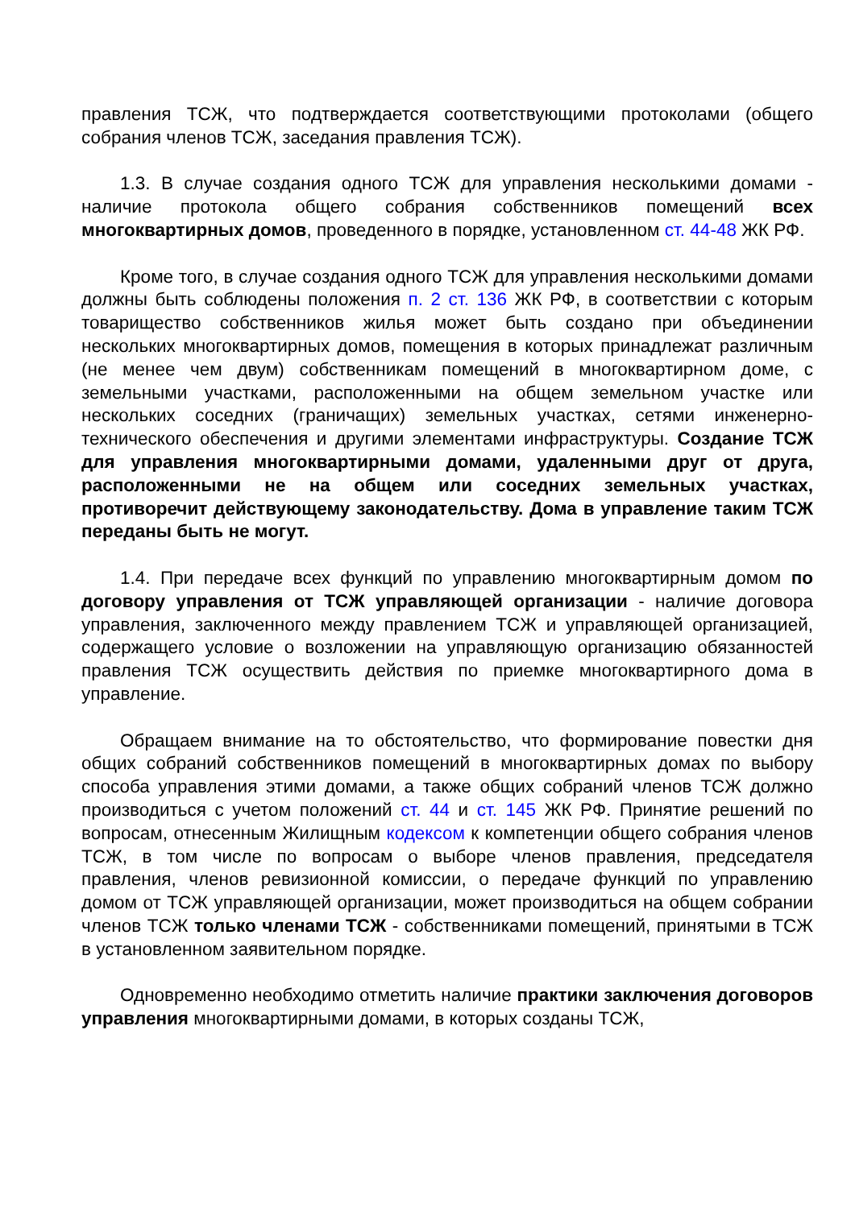правления ТСЖ, что подтверждается соответствующими протоколами (общего собрания членов ТСЖ, заседания правления ТСЖ).
1.3. В случае создания одного ТСЖ для управления несколькими домами - наличие протокола общего собрания собственников помещений всех многоквартирных домов, проведенного в порядке, установленном ст. 44-48 ЖК РФ.
Кроме того, в случае создания одного ТСЖ для управления несколькими домами должны быть соблюдены положения п. 2 ст. 136 ЖК РФ, в соответствии с которым товарищество собственников жилья может быть создано при объединении нескольких многоквартирных домов, помещения в которых принадлежат различным (не менее чем двум) собственникам помещений в многоквартирном доме, с земельными участками, расположенными на общем земельном участке или нескольких соседних (граничащих) земельных участках, сетями инженерно-технического обеспечения и другими элементами инфраструктуры. Создание ТСЖ для управления многоквартирными домами, удаленными друг от друга, расположенными не на общем или соседних земельных участках, противоречит действующему законодательству. Дома в управление таким ТСЖ переданы быть не могут.
1.4. При передаче всех функций по управлению многоквартирным домом по договору управления от ТСЖ управляющей организации - наличие договора управления, заключенного между правлением ТСЖ и управляющей организацией, содержащего условие о возложении на управляющую организацию обязанностей правления ТСЖ осуществить действия по приемке многоквартирного дома в управление.
Обращаем внимание на то обстоятельство, что формирование повестки дня общих собраний собственников помещений в многоквартирных домах по выбору способа управления этими домами, а также общих собраний членов ТСЖ должно производиться с учетом положений ст. 44 и ст. 145 ЖК РФ. Принятие решений по вопросам, отнесенным Жилищным кодексом к компетенции общего собрания членов ТСЖ, в том числе по вопросам о выборе членов правления, председателя правления, членов ревизионной комиссии, о передаче функций по управлению домом от ТСЖ управляющей организации, может производиться на общем собрании членов ТСЖ только членами ТСЖ - собственниками помещений, принятыми в ТСЖ в установленном заявительном порядке.
Одновременно необходимо отметить наличие практики заключения договоров управления многоквартирными домами, в которых созданы ТСЖ,